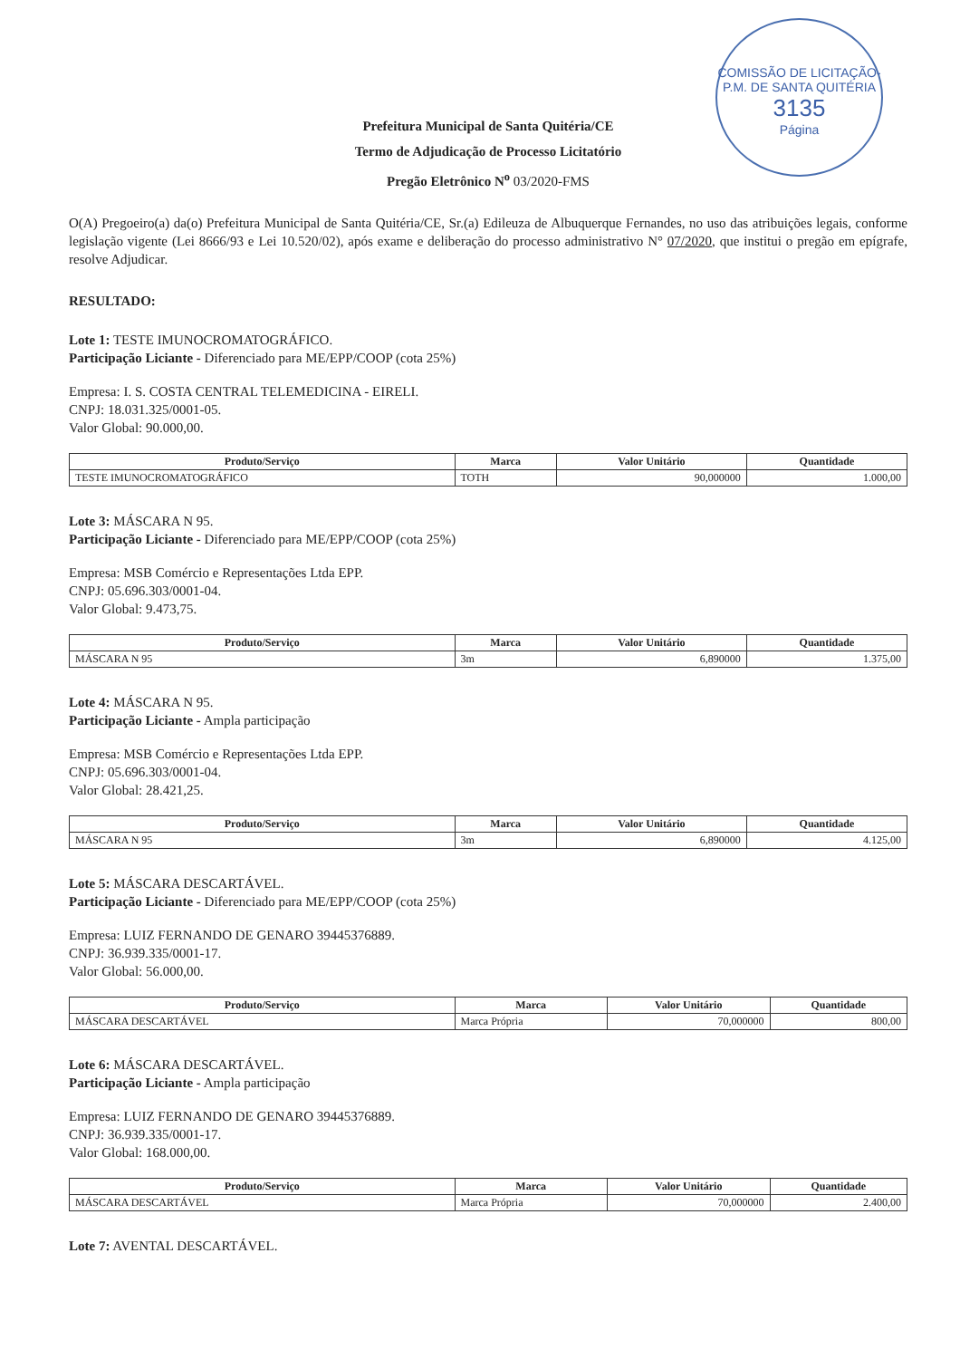COMISSÃO DE LICITAÇÃO-P.M. DE SANTA QUITÉRIA
3135
Página
Prefeitura Municipal de Santa Quitéria/CE
Termo de Adjudicação de Processo Licitatório
Pregão Eletrônico N<sup>o</sup> 03/2020-FMS
O(A) Pregoeiro(a) da(o) Prefeitura Municipal de Santa Quitéria/CE, Sr.(a) Edileuza de Albuquerque Fernandes, no uso das atribuições legais, conforme legislação vigente (Lei 8666/93 e Lei 10.520/02), após exame e deliberação do processo administrativo N° 07/2020, que institui o pregão em epígrafe, resolve Adjudicar.
RESULTADO:
Lote 1: TESTE IMUNOCROMATOGRÁFICO.
Participação Liciante - Diferenciado para ME/EPP/COOP (cota 25%)
Empresa: I. S. COSTA CENTRAL TELEMEDICINA - EIRELI.
CNPJ: 18.031.325/0001-05.
Valor Global: 90.000,00.
| Produto/Serviço | Marca | Valor Unitário | Quantidade |
| --- | --- | --- | --- |
| TESTE IMUNOCROMATOGRÁFICO | TOTH | 90,000000 | 1.000,00 |
Lote 3: MÁSCARA N 95.
Participação Liciante - Diferenciado para ME/EPP/COOP (cota 25%)
Empresa: MSB Comércio e Representações Ltda EPP.
CNPJ: 05.696.303/0001-04.
Valor Global: 9.473,75.
| Produto/Serviço | Marca | Valor Unitário | Quantidade |
| --- | --- | --- | --- |
| MÁSCARA N 95 | 3m | 6,890000 | 1.375,00 |
Lote 4: MÁSCARA N 95.
Participação Liciante - Ampla participação
Empresa: MSB Comércio e Representações Ltda EPP.
CNPJ: 05.696.303/0001-04.
Valor Global: 28.421,25.
| Produto/Serviço | Marca | Valor Unitário | Quantidade |
| --- | --- | --- | --- |
| MÁSCARA N 95 | 3m | 6,890000 | 4.125,00 |
Lote 5: MÁSCARA DESCARTÁVEL.
Participação Liciante - Diferenciado para ME/EPP/COOP (cota 25%)
Empresa: LUIZ FERNANDO DE GENARO 39445376889.
CNPJ: 36.939.335/0001-17.
Valor Global: 56.000,00.
| Produto/Serviço | Marca | Valor Unitário | Quantidade |
| --- | --- | --- | --- |
| MÁSCARA DESCARTÁVEL | Marca Própria | 70,000000 | 800,00 |
Lote 6: MÁSCARA DESCARTÁVEL.
Participação Liciante - Ampla participação
Empresa: LUIZ FERNANDO DE GENARO 39445376889.
CNPJ: 36.939.335/0001-17.
Valor Global: 168.000,00.
| Produto/Serviço | Marca | Valor Unitário | Quantidade |
| --- | --- | --- | --- |
| MÁSCARA DESCARTÁVEL | Marca Própria | 70,000000 | 2.400,00 |
Lote 7: AVENTAL DESCARTÁVEL.